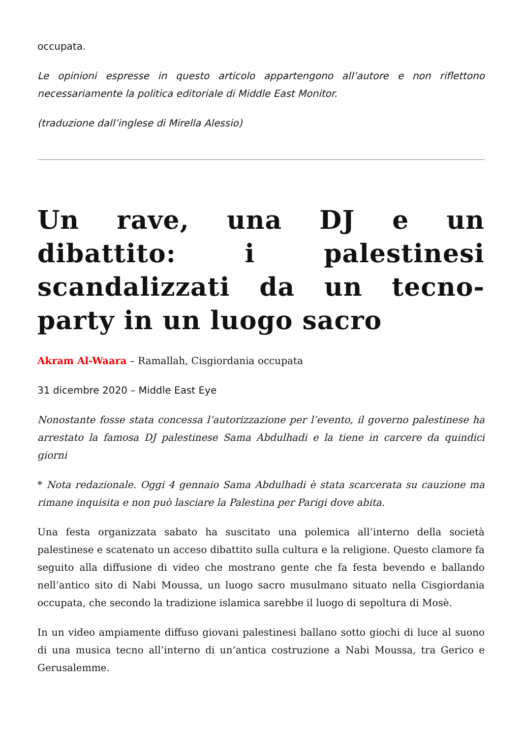occupata.
Le opinioni espresse in questo articolo appartengono all’autore e non riflettono necessariamente la politica editoriale di Middle East Monitor.
(traduzione dall’inglese di Mirella Alessio)
Un rave, una DJ e un dibattito: i palestinesi scandalizzati da un tecno-party in un luogo sacro
Akram Al-Waara – Ramallah, Cisgiordania occupata
31 dicembre 2020 – Middle East Eye
Nonostante fosse stata concessa l’autorizzazione per l’evento, il governo palestinese ha arrestato la famosa DJ palestinese Sama Abdulhadi e la tiene in carcere da quindici giorni
* Nota redazionale. Oggi 4 gennaio Sama Abdulhadi è stata scarcerata su cauzione ma rimane inquisita e non può lasciare la Palestina per Parigi dove abita.
Una festa organizzata sabato ha suscitato una polemica all’interno della società palestinese e scatenato un acceso dibattito sulla cultura e la religione. Questo clamore fa seguito alla diffusione di video che mostrano gente che fa festa bevendo e ballando nell’antico sito di Nabi Moussa, un luogo sacro musulmano situato nella Cisgiordania occupata, che secondo la tradizione islamica sarebbe il luogo di sepoltura di Mosè.
In un video ampiamente diffuso giovani palestinesi ballano sotto giochi di luce al suono di una musica tecno all’interno di un’antica costruzione a Nabi Moussa, tra Gerico e Gerusalemme.